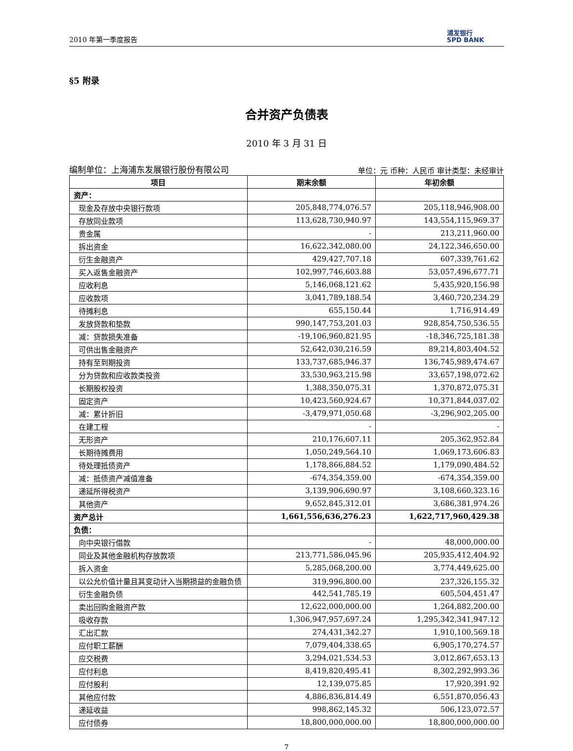2010 年第一季度报告 浦发银行
SPD BANK
§5 附录
合并资产负债表
2010 年 3 月 31 日
编制单位：上海浦东发展银行股份有限公司 单位：元 币种：人民币 审计类型：未经审计
| 项目 | 期末余额 | 年初余额 |
| --- | --- | --- |
| 资产： | | |
| 现金及存放中央银行款项 | 205,848,774,076.57 | 205,118,946,908.00 |
| 存放同业款项 | 113,628,730,940.97 | 143,554,115,969.37 |
| 贵金属 | - | 213,211,960.00 |
| 拆出资金 | 16,622,342,080.00 | 24,122,346,650.00 |
| 衍生金融资产 | 429,427,707.18 | 607,339,761.62 |
| 买入返售金融资产 | 102,997,746,603.88 | 53,057,496,677.71 |
| 应收利息 | 5,146,068,121.62 | 5,435,920,156.98 |
| 应收款项 | 3,041,789,188.54 | 3,460,720,234.29 |
| 待摊利息 | 655,150.44 | 1,716,914.49 |
| 发放贷款和垫款 | 990,147,753,201.03 | 928,854,750,536.55 |
| 减：贷款损失准备 | -19,106,960,821.95 | -18,346,725,181.38 |
| 可供出售金融资产 | 52,642,030,216.59 | 89,214,803,404.52 |
| 持有至到期投资 | 133,737,685,946.37 | 136,745,989,474.67 |
| 分为贷款和应收款类投资 | 33,530,963,215.98 | 33,657,198,072.62 |
| 长期股权投资 | 1,388,350,075.31 | 1,370,872,075.31 |
| 固定资产 | 10,423,560,924.67 | 10,371,844,037.02 |
| 减：累计折旧 | -3,479,971,050.68 | -3,296,902,205.00 |
| 在建工程 | - | - |
| 无形资产 | 210,176,607.11 | 205,362,952.84 |
| 长期待摊费用 | 1,050,249,564.10 | 1,069,173,606.83 |
| 待处理抵债资产 | 1,178,866,884.52 | 1,179,090,484.52 |
| 减：抵债资产减值准备 | -674,354,359.00 | -674,354,359.00 |
| 递延所得税资产 | 3,139,906,690.97 | 3,108,660,323.16 |
| 其他资产 | 9,652,845,312.01 | 3,686,381,974.26 |
| 资产总计 | 1,661,556,636,276.23 | 1,622,717,960,429.38 |
| 负债： | | |
| 向中央银行借款 | - | 48,000,000.00 |
| 同业及其他金融机构存放款项 | 213,771,586,045.96 | 205,935,412,404.92 |
| 拆入资金 | 5,285,068,200.00 | 3,774,449,625.00 |
| 以公允价值计量且其变动计入当期损益的金融负债 | 319,996,800.00 | 237,326,155.32 |
| 衍生金融负债 | 442,541,785.19 | 605,504,451.47 |
| 卖出回购金融资产款 | 12,622,000,000.00 | 1,264,882,200.00 |
| 吸收存款 | 1,306,947,957,697.24 | 1,295,342,341,947.12 |
| 汇出汇款 | 274,431,342.27 | 1,910,100,569.18 |
| 应付职工薪酬 | 7,079,404,338.65 | 6,905,170,274.57 |
| 应交税费 | 3,294,021,534.53 | 3,012,867,653.13 |
| 应付利息 | 8,419,820,495.41 | 8,302,292,993.36 |
| 应付股利 | 12,139,075.85 | 17,920,391.92 |
| 其他应付款 | 4,886,836,814.49 | 6,551,870,056.43 |
| 递延收益 | 998,862,145.32 | 506,123,072.57 |
| 应付债券 | 18,800,000,000.00 | 18,800,000,000.00 |
7